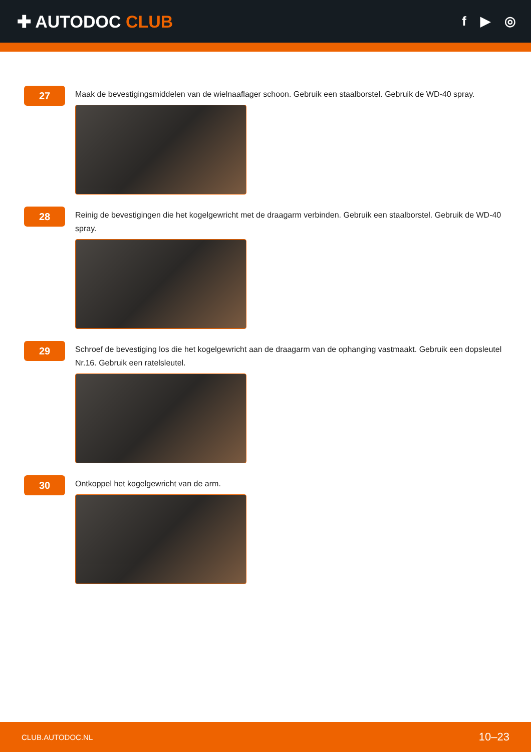✚ AUTODOC CLUB
f ▶ ◎
27
Maak de bevestigingsmiddelen van de wielnaaflager schoon. Gebruik een staalborstel. Gebruik de WD-40 spray.
28
Reinig de bevestigingen die het kogelgewricht met de draagarm verbinden. Gebruik een staalborstel. Gebruik de WD-40 spray.
29
Schroef de bevestiging los die het kogelgewricht aan de draagarm van de ophanging vastmaakt. Gebruik een dopsleutel Nr.16. Gebruik een ratelsleutel.
30
Ontkoppel het kogelgewricht van de arm.
CLUB.AUTODOC.NL 10–23